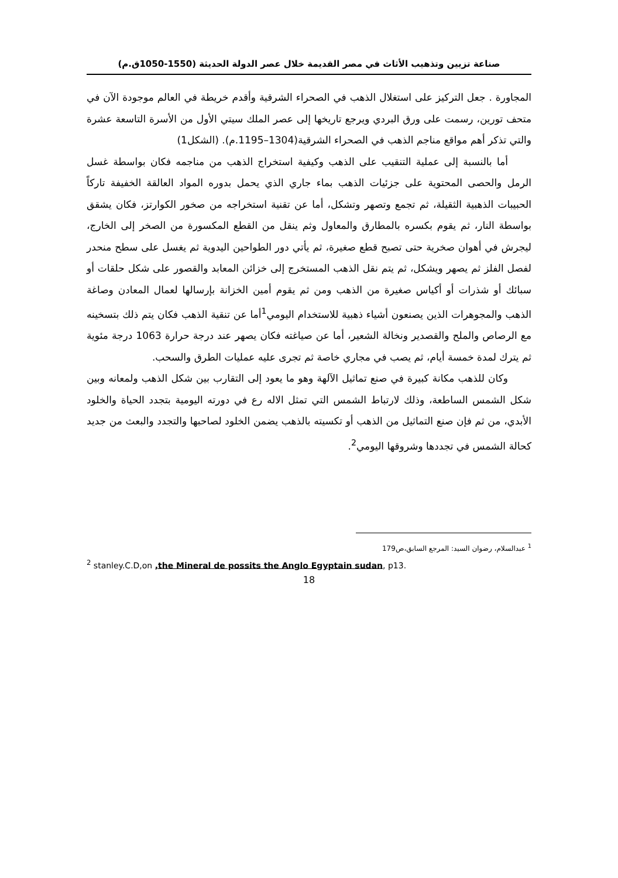صناعة تزيين وتذهيب الأثاث في مصر القديمة خلال عصر الدولة الحديثة (1550-1050ق.م)
المجاورة . جعل التركيز على استغلال الذهب في الصحراء الشرقية وأقدم خريطة في العالم موجودة الآن في متحف تورين، رسمت على ورق البردي ويرجع تاريخها إلى عصر الملك سيتي الأول من الأسرة التاسعة عشرة والتي تذكر أهم مواقع مناجم الذهب في الصحراء الشرقية(1304–1195.م). (الشكل1)
أما بالنسبة إلى عملية التنقيب على الذهب وكيفية استخراج الذهب من مناجمه فكان بواسطة غسل الرمل والحصى المحتوية على جزئيات الذهب بماء جاري الذي يحمل بدوره المواد العالقة الخفيفة تاركاً الحبيبات الذهبية الثقيلة، ثم تجمع وتصهر وتشكل، أما عن تقنية استخراجه من صخور الكوارتز، فكان يشقق بواسطة النار، ثم يقوم بكسره بالمطارق والمعاول وثم ينقل من القطع المكسورة من الصخر إلى الخارج، ليجرش في أهوان صخرية حتى تصبح قطع صغيرة، ثم يأتي دور الطواحين اليدوية ثم يغسل على سطح منحدر لفصل الفلز ثم يصهر ويشكل، ثم يتم نقل الذهب المستخرج إلى خزائن المعابد والقصور على شكل حلقات أو سبائك أو شذرات أو أكياس صغيرة من الذهب ومن ثم يقوم أمين الخزانة بإرسالها لعمال المعادن وصاغة الذهب والمجوهرات الذين يصنعون أشياء ذهبية للاستخدام اليومي<sup>1</sup>أما عن تنقية الذهب فكان يتم ذلك بتسخينه مع الرصاص والملح والقصدير ونخالة الشعير، أما عن صياغته فكان يصهر عند درجة حرارة 1063 درجة مئوية ثم يترك لمدة خمسة أيام، ثم يصب في مجاري خاصة ثم تجرى عليه عمليات الطرق والسحب.
وكان للذهب مكانة كبيرة في صنع تماثيل الآلهة وهو ما يعود إلى التقارب بين شكل الذهب ولمعانه وبين شكل الشمس الساطعة، وذلك لارتباط الشمس التي تمثل الاله رع في دورته اليومية بتجدد الحياة والخلود الأبدي، من ثم فإن صنع التماثيل من الذهب أو تكسيته بالذهب يضمن الخلود لصاحبها والتجدد والبعث من جديد كحالة الشمس في تجددها وشروقها اليومي<sup>2</sup>.
<sup>1</sup> عبدالسلام، رضوان السيد: المرجع السابق،ص179
<sup>2</sup> stanley.C.D,on ,the Mineral de possits the Anglo Egyptain sudan, p13.
18